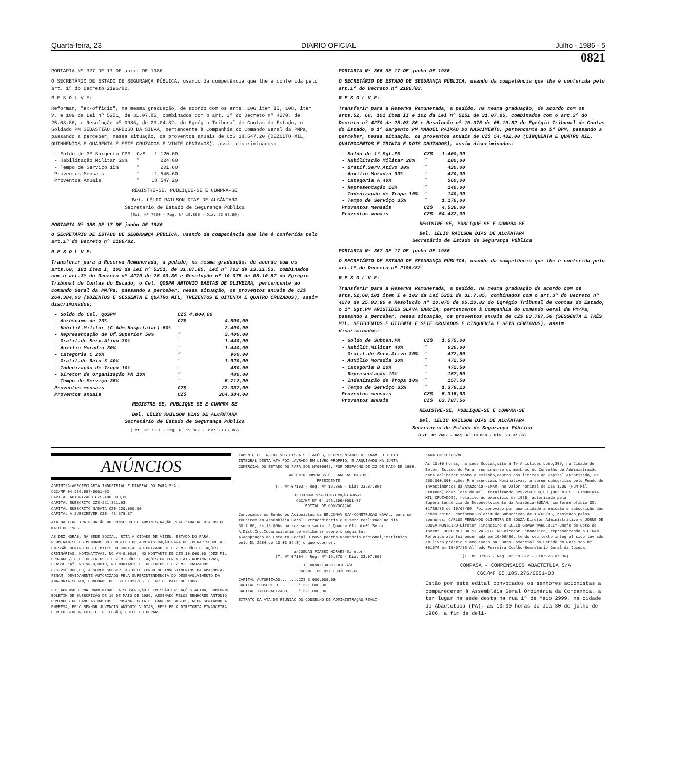Quarta-feira, 23 DIARIO OFICIAL Julho - 1986 - 5
0821
PORTARIA Nº 327 DE 17 DE abril DE 1986
O SECRETÁRIO DE ESTADO DE SEGURANÇA PÚBLICA, usando da competência que lhe é conferida pelo art. 1º do Decreto 2196/82.
R E S O L V E:
Reformar, "ex-officio", na mesma graduação, de acordo com os arts. 106 item II, 108, item V, e 109 da Lei nº 5251, de 31.07.85, combinados com o art. 3º do Decreto nº 4270, de 25.03.86, c Resolução nº 9986, de 23.04.82, do Egrégio Tribunal de Contas do Estado, o Soldado PM SEBASTIÃO CARDOSO DA SILVA, pertencente à Companhia do Comando Geral da PMPa, passando a perceber, nessa situação, os proventos anuais de Cz$ 18.547,20 (DEZOITO MIL, QUINHENTOS E QUARENTA E SETE CRUZADOS E VINTE CENTAVOS), assim discriminados:
| - Soldo de 3º Sargento CPM | Cz$ | 1.120,00 |
| - Habilitação Militar 20% | " | 224,00 |
| - Tempo de Serviço 15% | " | 201,60 |
| Proventos Mensais | " | 1.545,60 |
| Proventos Anuais | " | 18.547,20 |
REGISTRE-SE, PUBLIQUE-SE E CUMPRA-SE
Bel. LÉLIO RAILSON DIAS DE ALCÂNTARA
Secretário de Estado de Segurança Pública
(Ext. Nº 7660 - Reg. Nº 19.866 - Dia: 23.07.86)
PORTARIA Nº 356 DE 17 DE junho DE 1986
O SECRETÁRIO DE ESTADO DE SEGURANÇA PÚBLICA, usando da competência que lhe é conferida pelo art.1º do Decreto nº 2196/82.
R E S O L V E:
Transferir para a Reserva Remunerada, a pedido, na mesma graduação, de acordo com os arts.60, 101 item I, 102 da Lei nº 5251, de 31.07.85, Lei nº 702 de 13.11.53, combinados com o art.3º do Decreto nº 4270 de 25.03.86 e Resolução nº 10.075 de 05.10.82 do Egrégio Tribunal de Contas do Estado, o Cel. QOSPM ANTONIO BAETAS DE OLIVEIRA, pertencente ao Comando Geral da PM/Pa, passando a perceber, nessa situação, os proventos anuais de CZ$ 264.384,00 (DUZENTOS E SESSENTA E QUATRO MIL, TREZENTOS E OITENTA E QUATRO CRUZADOS), assim discriminados:
| - Soldo do Cel. QOSPM | CZ$ 4.800,00 | |
| - Acréscimo de 20% | CZ$ | 4.800,00 |
| - Habilit.Militar (C.Adm.Hospitalar) 50% | " | 2.400,00 |
| - Representação de Of.Superior 50% | " | 2.400,00 |
| - Gratif.de Serv.Ativo 30% | " | 1.440,00 |
| - Auxílio Moradia 30% | " | 1.440,00 |
| - Categoria C 20% | " | 960,00 |
| - Gratif.de Raio X 40% | " | 1.920,00 |
| - Indenização de Tropa 10% | " | 480,00 |
| - Diretor de Organização PM 10% | " | 480,00 |
| - Tempo de Serviço 35% | " | 5.712,00 |
| Proventos mensais | CZ$ | 22.032,00 |
| Proventos anuais | CZ$ | 264.384,00 |
REGISTRE-SE, PUBLIQUE-SE E CUMPRA-SE
Bel. LÉLIO RAILSON DIAS DE ALCÂNTARA
Secretário de Estado de Segurança Pública
(Ext. Nº 7661 - Reg. Nº 19.867 - Dia: 23.07.86)
PORTARIA Nº 366 DE 17 DE junho DE 1986
O SECRETÁRIO DE ESTADO DE SEGURANÇA PÚBLICA, usando da competência que lhe é conferida pelo art.1º do Decreto nº 2196/82.
R E S O L V E:
Transferir para a Reserva Remunerada, a pedido, na mesma graduação, de acordo com os arts.52, 60, 101 item II e 102 da Lei nº 5251 de 31.07.85, combinados com o art.3º do Decreto nº 4270 de 25.03.86 e Resolução nº 10.075 de 05.10.82 do Egrégio Tribunal de Contas do Estado, o 1º Sargento PM MANOEL PAIXÃO DO NASCIMENTO, pertencente ao 5º BPM, passando a perceber, nessa situação, os proventos anuais de CZ$ 54.432,00 (CINQUENTA E QUATRO MIL, QUATROCENTOS E TRINTA E DOIS CRUZADOS), assim discriminados:
| - Soldo de 1º Sgt.PM | CZ$ | 1.400,00 |
| - Habilitação Militar 20% | " | 280,00 |
| - Gratif.Serv.Ativo 30% | " | 420,00 |
| - Auxílio Moradia 30% | " | 420,00 |
| - Categoria A 40% | " | 560,00 |
| - Representação 10% | " | 140,00 |
| - Indenização de Tropa 10% | " | 140,00 |
| - Tempo de Serviço 35% | " | 1.176,00 |
| Proventos mensais | CZ$ | 4.536,00 |
| Proventos anuais | CZ$ | 54.432,00 |
REGISTRE-SE, PUBLIQUE-SE E CUMPRA-SE
Bel. LÉLIO RAILSON DIAS DE ALCÂNTARA
Secretário de Estado de Segurança Pública
PORTARIA Nº 367 DE 17 DE junho DE 1986
O SECRETÁRIO DE ESTADO DE SEGURANÇA PÚBLICA, usando da competência que lhe é conferida pelo art.1º do Decreto nº 2196/82.
R E S O L V E:
Transferir para a Reserva Remunerada, a pedido, na mesma graduação de acordo com os arts.52,60,101 item I e 102 da Lei 5251 de 31.7.85, combinados com o art.3º do Decreto nº 4270 de 25.03.86 e Resolução nº 10.075 de 05.10.82 do Egrégio Tribunal de Contas do Estado, o 1º Sgt.PM ARISTIDES SLAVA GARCIA, pertencente à Companhia do Comando Geral da PM/Pa, passando a perceber, nessa situação, os proventos anuais de CZ$ 63.787,56 (SESSENTA E TRÊS MIL, SETECENTOS E OITENTA E SETE CRUZADOS E CINQUENTA E SEIS CENTAVOS), assim discriminados:
| - Soldo de Subten.PM | CZ$ | 1.575,00 |
| - Habilit.Militar 40% | " | 630,00 |
| - Gratif.de Serv.Ativo 30% | " | 472,50 |
| - Auxílio Moradia 30% | " | 472,50 |
| - Categoria B 20% | " | 472,50 |
| - Representação 10% | " | 157,50 |
| - Indenização de Tropa 10% | " | 157,50 |
| - Tempo de Serviço 35% | " | 1.378,13 |
| Proventos mensais | CZ$ | 5.315,63 |
| Proventos anuais | CZ$ | 63.787,56 |
REGISTRE-SE, PUBLIQUE-SE E CUMPRA-SE
Bel. LÉLIO RAILSON DIAS DE ALCÂNTARA
Secretário de Estado de Segurança Pública
(Ext. Nº 7662 - Reg. Nº 19.868 - Dia: 23.07.86)
ANÚNCIOS
AGRIMISA-AGROPECUARIA INDUSTRIAL E MINERAL DO PARÁ S/A.
CGC/MF 04.986.857/0001-83
CAPITAL AUTORIZADO CZ$-480.000,00
CAPITAL SUBSCRITO CZ$-221.321,63
CAPITAL SUBSCRITO N/DATA CZ$-220.000,00
CAPITAL A SUBSCREVER CZ$- 48.678,37
ATA DA TERCEIRA REUNIÃO DO CONSELHO DE ADMINISTRAÇÃO REALIZADA NO DIA 09 DE MAIO DE 1986.
ÀS DEZ HORAS, NA SEDE SOCIAL, SITA A CIDADE DE VIZEU, ESTADO DO PARÁ, REUNIRAM-SE OS MEMBROS DO CONSELHO DE ADMINISTRAÇÃO PARA DELIBERAR SOBRE A EMISSÃO DENTRO DOS LIMITES DO CAPITAL AUTORIZADO DE DEZ MILHÕES DE AÇÕES ORDINÁRIAS, NOMINATIVAS, NO VN-0,0010, NO MONTANTE DE CZ$ 10.000,00 (DEZ MIL CRUZADOS) E DE DUZENTOS E DEZ MILHÕES DE AÇÕES PREFERENCIAIS NOMINATIVAS, CLASSE "A", NO VN-0,0010, NO MONTANTE DE DUZENTOS E DEZ MIL CRUZADOS CZ$-210.000,00, A SEREM SUBSCRITAS PELO FUNDO DE INVESTIMENTOS DA AMAZONIA-FINAM, DEVIDAMENTE AUTORIZADO PELA SUPERINTENDENCIA DO DESENVOLVIMENTO DA AMAZONIA-SUDAM, CONFORME OF. GS.01317/86. DE 07 DE MAIO DE 1986.
FOI APROVADO POR UNANIMIDADE A SUBSCRIÇÃO E EMISSÃO DAS AÇÕES ACIMA, CONFORME BOLETIM DE SUBSCRIÇÃO DE 16 DE MAIO DE 1986, ASSINADO PELOS SENHORES ANTONIO DOMINGOS DE CANELAS BASTOS E ROSANA LUCIA DE CANELAS BASTOS, REPRESENTANDO A EMPRESA, PELO SENHOR JUVÊNCIO ANTONIO V.DIAS, RESP.PELA DIRETORIA FINANCEIRA E PELO SENHOR LUIZ E. P. LOBÃO, CHEFE DO DEPAR-
TAMENTO DE INCENTIVOS FISCAIS E AÇÕES, REPRESENTANDO O FINAM. O TEXTO INTEGRAL DESTA ATA FOI LAVRADO EM LIVRO PRÓPRIO, E ARQUIVADO NA JUNTA COMERCIAL DO ESTADO DO PARÁ SOB Nº000945, POR DESPACHO DE 22 DE MAIO DE 1986.
ANTONIO DOMINGOS DE CANELAS BASTOS
PRESIDENTE
(T. Nº 07103 - Reg. Nº 19.865 - Dia: 23.07.86)
BELCONAV S/A-CONSTRUÇÃO NAVAL
CGC/MF Nº 04.146.609/0001-87
EDITAL DE CONVOCAÇÃO
Convocamos os Senhores Acionistas da BELCONAV S/A-CONSTRUÇÃO NAVAL, para se reunirem em Assembléia Geral Extraordinária que será realizado no dia 30.7.86, às 15:00hs na sua sede social à Quadra 01-Lote01 Setor A,Dist.Ind.Icoaraci,afim de deliberar sobre o seguinte:
A)Adoptação ao Estauto Social,O novo padrão monetário nacional,instituido pelo DL.2284,de 10,03.86;B) o que ocorrer.
a/JOSUAN PIASSI MORAES-Diretor
(T. Nº 07104 - Reg. Nº 19.870 - Dia: 23.07.86)
ELDORADO AGRICOLA S/A
CGC-MF. 05.017.033/0001-68
CAPITAL AUTORIZADO........CZ$ 3.000.000,00
CAPITAL SUBSCRITO........." 391.000,00
CAPITAL INTEGRALIZADO....." 391.000,00
EXTRATO DA ATA DE REUNIÃO DO CONSELHO DE ADMINISTRAÇÃO,REALI-
ZADA EM 10/06/86.
Às 10:00 horas, na sede Social,sito à Tv.Aristides Lobo,309, na Cidade de Belém, Estado do Pará, reuniram-se os membros do Conselho de Administração para deliberar sobre a emissão,dentro dos limites do Capital Autorizado, de 250.000.000 ações Preferenciais Nominativas, a serem subscritas pelo Fundo de Investimentos da Amazônia-FINAM, no valor nominal de Cz$ 1,00 (Hum Mil Cruzado) cada lote de mil, totalizando Cz$-250.000,00 (DUZENTOS E CINQUENTA MIL CRUZADOS), relativo ao exercício de 1985, autorizado pela Superintendência do Desenvolvimento da Amazônia-SUDAM, conforme ofício GS. 01739/86 de 10/06/86. Foi aprovado por unanimidade a emissão e subscrição das ações acima, conforme Boletim de Subscrição de 10/06/86, assinado pelos senhores, CARLOS FERNANDO OLIVEIRA DE SOUZA-Diretor Administrativo e JOSUE DE SOUZA MONTEIRO-Diretor Financeiro e CELIO BRAGA WANDERLEY-Chefe do Dpto de Incent. JORGENEI DA SILVA RIBEIRO-Diretor Financeiro, representando o FINAM. Referida ata foi encerrada em 10/06/86, tendo seu texto integral sido lavrado em livro próprio e arquivado na Junta Comercial do Estado do Pará sob nº 001676 em 15/07/86-Alfredo Ferreira Coelho-Secretário Geral da Jucepa.
(T. Nº 07105 - Reg. Nº 19.872 - Dia: 23.07.86)
COMPASA - COMPENSADOS ABAETETUBA S/A
CGC/MF 05.105.275/0001-03
Estão por este edital convocados os senhores acionistas a comparecerem à Assembléia Geral Ordinária da Companhia, a ter lugar na sede desta na rua 1º de Maio 2999, na cidade de Abaetetuba (PA), as 10:00 horas do dia 30 de julho de 1986, a fim de deli-